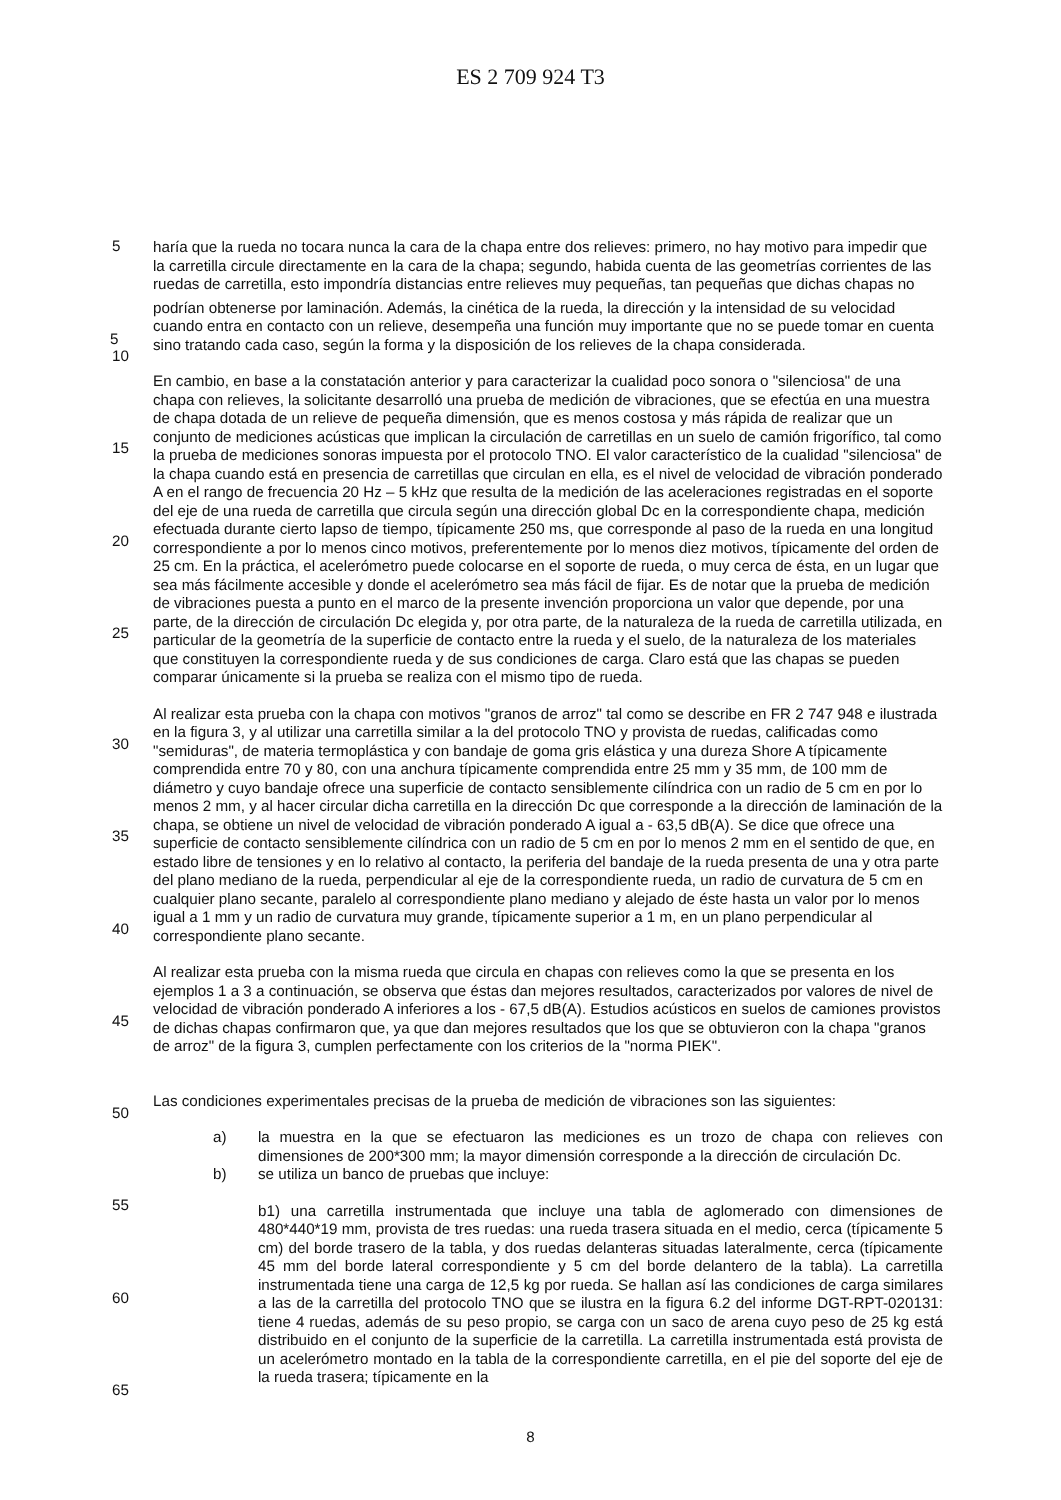ES 2 709 924 T3
haría que la rueda no tocara nunca la cara de la chapa entre dos relieves: primero, no hay motivo para impedir que la carretilla circule directamente en la cara de la chapa; segundo, habida cuenta de las geometrías corrientes de las ruedas de carretilla, esto impondría distancias entre relieves muy pequeñas, tan pequeñas que dichas chapas no podrían obtenerse por laminación. Además, la cinética de la rueda, la dirección y la intensidad de su velocidad cuando entra en contacto con un relieve, desempeña una función muy importante que no se puede tomar en cuenta sino tratando cada caso, según la forma y la disposición de los relieves de la chapa considerada.
En cambio, en base a la constatación anterior y para caracterizar la cualidad poco sonora o "silenciosa" de una chapa con relieves, la solicitante desarrolló una prueba de medición de vibraciones, que se efectúa en una muestra de chapa dotada de un relieve de pequeña dimensión, que es menos costosa y más rápida de realizar que un conjunto de mediciones acústicas que implican la circulación de carretillas en un suelo de camión frigorífico, tal como la prueba de mediciones sonoras impuesta por el protocolo TNO. El valor característico de la cualidad "silenciosa" de la chapa cuando está en presencia de carretillas que circulan en ella, es el nivel de velocidad de vibración ponderado A en el rango de frecuencia 20 Hz – 5 kHz que resulta de la medición de las aceleraciones registradas en el soporte del eje de una rueda de carretilla que circula según una dirección global Dc en la correspondiente chapa, medición efectuada durante cierto lapso de tiempo, típicamente 250 ms, que corresponde al paso de la rueda en una longitud correspondiente a por lo menos cinco motivos, preferentemente por lo menos diez motivos, típicamente del orden de 25 cm. En la práctica, el acelerómetro puede colocarse en el soporte de rueda, o muy cerca de ésta, en un lugar que sea más fácilmente accesible y donde el acelerómetro sea más fácil de fijar. Es de notar que la prueba de medición de vibraciones puesta a punto en el marco de la presente invención proporciona un valor que depende, por una parte, de la dirección de circulación Dc elegida y, por otra parte, de la naturaleza de la rueda de carretilla utilizada, en particular de la geometría de la superficie de contacto entre la rueda y el suelo, de la naturaleza de los materiales que constituyen la correspondiente rueda y de sus condiciones de carga. Claro está que las chapas se pueden comparar únicamente si la prueba se realiza con el mismo tipo de rueda.
Al realizar esta prueba con la chapa con motivos "granos de arroz" tal como se describe en FR 2 747 948 e ilustrada en la figura 3, y al utilizar una carretilla similar a la del protocolo TNO y provista de ruedas, calificadas como "semiduras", de materia termoplástica y con bandaje de goma gris elástica y una dureza Shore A típicamente comprendida entre 70 y 80, con una anchura típicamente comprendida entre 25 mm y 35 mm, de 100 mm de diámetro y cuyo bandaje ofrece una superficie de contacto sensiblemente cilíndrica con un radio de 5 cm en por lo menos 2 mm, y al hacer circular dicha carretilla en la dirección Dc que corresponde a la dirección de laminación de la chapa, se obtiene un nivel de velocidad de vibración ponderado A igual a - 63,5 dB(A). Se dice que ofrece una superficie de contacto sensiblemente cilíndrica con un radio de 5 cm en por lo menos 2 mm en el sentido de que, en estado libre de tensiones y en lo relativo al contacto, la periferia del bandaje de la rueda presenta de una y otra parte del plano mediano de la rueda, perpendicular al eje de la correspondiente rueda, un radio de curvatura de 5 cm en cualquier plano secante, paralelo al correspondiente plano mediano y alejado de éste hasta un valor por lo menos igual a 1 mm y un radio de curvatura muy grande, típicamente superior a 1 m, en un plano perpendicular al correspondiente plano secante.
Al realizar esta prueba con la misma rueda que circula en chapas con relieves como la que se presenta en los ejemplos 1 a 3 a continuación, se observa que éstas dan mejores resultados, caracterizados por valores de nivel de velocidad de vibración ponderado A inferiores a los - 67,5 dB(A). Estudios acústicos en suelos de camiones provistos de dichas chapas confirmaron que, ya que dan mejores resultados que los que se obtuvieron con la chapa "granos de arroz" de la figura 3, cumplen perfectamente con los criterios de la "norma PIEK".
Las condiciones experimentales precisas de la prueba de medición de vibraciones son las siguientes:
a) la muestra en la que se efectuaron las mediciones es un trozo de chapa con relieves con dimensiones de 200*300 mm; la mayor dimensión corresponde a la dirección de circulación Dc.
b) se utiliza un banco de pruebas que incluye:
b1) una carretilla instrumentada que incluye una tabla de aglomerado con dimensiones de 480*440*19 mm, provista de tres ruedas: una rueda trasera situada en el medio, cerca (típicamente 5 cm) del borde trasero de la tabla, y dos ruedas delanteras situadas lateralmente, cerca (típicamente 45 mm del borde lateral correspondiente y 5 cm del borde delantero de la tabla). La carretilla instrumentada tiene una carga de 12,5 kg por rueda. Se hallan así las condiciones de carga similares a las de la carretilla del protocolo TNO que se ilustra en la figura 6.2 del informe DGT-RPT-020131: tiene 4 ruedas, además de su peso propio, se carga con un saco de arena cuyo peso de 25 kg está distribuido en el conjunto de la superficie de la carretilla. La carretilla instrumentada está provista de un acelerómetro montado en la tabla de la correspondiente carretilla, en el pie del soporte del eje de la rueda trasera; típicamente en la
5
5
10
15
20
25
30
35
40
45
50
55
60
65
8